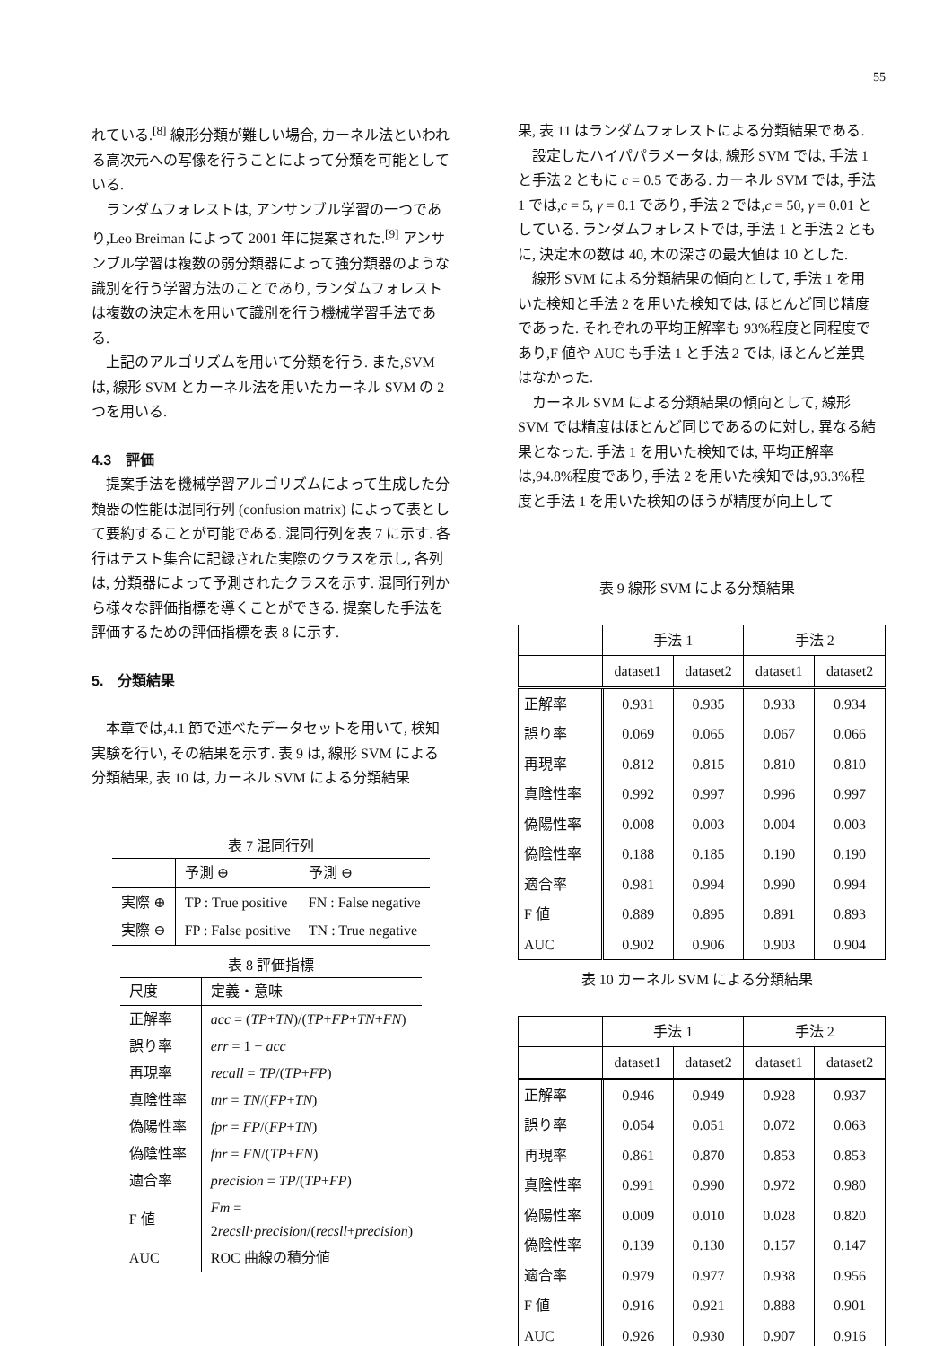55
れている.<sup>[8]</sup> 線形分類が難しい場合, カーネル法といわれる高次元への写像を行うことによって分類を可能としている.
ランダムフォレストは, アンサンブル学習の一つであり,Leo Breiman によって 2001 年に提案された.<sup>[9]</sup> アンサンブル学習は複数の弱分類器によって強分類器のような識別を行う学習方法のことであり, ランダムフォレストは複数の決定木を用いて識別を行う機械学習手法である.
上記のアルゴリズムを用いて分類を行う. また,SVM は, 線形 SVM とカーネル法を用いたカーネル SVM の 2 つを用いる.
4.3　評価
提案手法を機械学習アルゴリズムによって生成した分類器の性能は混同行列 (confusion matrix) によって表として要約することが可能である. 混同行列を表 7 に示す. 各行はテスト集合に記録された実際のクラスを示し, 各列は, 分類器によって予測されたクラスを示す. 混同行列から様々な評価指標を導くことができる. 提案した手法を評価するための評価指標を表 8 に示す.
5.　分類結果
本章では,4.1 節で述べたデータセットを用いて, 検知実験を行い, その結果を示す. 表 9 は, 線形 SVM による分類結果, 表 10 は, カーネル SVM による分類結果
表 7 混同行列
| | 予測 ⊕ | 予測 ⊖ |
| --- | --- | --- |
| 実際 ⊕ | TP : True positive | FN : False negative |
| 実際 ⊖ | FP : False positive | TN : True negative |
表 8 評価指標
| 尺度 | 定義・意味 |
| --- | --- |
| 正解率 | acc = ( TP + TN )/( TP + FP + TN + FN ) |
| 誤り率 | err = 1 − acc |
| 再現率 | recall = TP /( TP + FP ) |
| 真陰性率 | tnr = TN /( FP + TN ) |
| 偽陽性率 | fpr = FP /( FP + TN ) |
| 偽陰性率 | fnr = FN /( TP + FN ) |
| 適合率 | precision = TP /( TP + FP ) |
| F 値 | Fm = 2 recsll · precision /( recsll + precision ) |
| AUC | ROC 曲線の積分値 |
果, 表 11 はランダムフォレストによる分類結果である.
設定したハイパパラメータは, 線形 SVM では, 手法 1 と手法 2 ともに c = 0.5 である. カーネル SVM では, 手法 1 では,c = 5, γ = 0.1 であり, 手法 2 では,c = 50, γ = 0.01 としている. ランダムフォレストでは, 手法 1 と手法 2 ともに, 決定木の数は 40, 木の深さの最大値は 10 とした.
線形 SVM による分類結果の傾向として, 手法 1 を用いた検知と手法 2 を用いた検知では, ほとんど同じ精度であった. それぞれの平均正解率も 93%程度と同程度であり,F 値や AUC も手法 1 と手法 2 では, ほとんど差異はなかった.
カーネル SVM による分類結果の傾向として, 線形 SVM では精度はほとんど同じであるのに対し, 異なる結果となった. 手法 1 を用いた検知では, 平均正解率は,94.8%程度であり, 手法 2 を用いた検知では,93.3%程度と手法 1 を用いた検知のほうが精度が向上して
表 9 線形 SVM による分類結果
| | 手法 1 | | 手法 2 | |
| --- | --- | --- | --- | --- |
| | dataset1 | dataset2 | dataset1 | dataset2 |
| 正解率 | 0.931 | 0.935 | 0.933 | 0.934 |
| 誤り率 | 0.069 | 0.065 | 0.067 | 0.066 |
| 再現率 | 0.812 | 0.815 | 0.810 | 0.810 |
| 真陰性率 | 0.992 | 0.997 | 0.996 | 0.997 |
| 偽陽性率 | 0.008 | 0.003 | 0.004 | 0.003 |
| 偽陰性率 | 0.188 | 0.185 | 0.190 | 0.190 |
| 適合率 | 0.981 | 0.994 | 0.990 | 0.994 |
| F 値 | 0.889 | 0.895 | 0.891 | 0.893 |
| AUC | 0.902 | 0.906 | 0.903 | 0.904 |
表 10 カーネル SVM による分類結果
| | 手法 1 | | 手法 2 | |
| --- | --- | --- | --- | --- |
| | dataset1 | dataset2 | dataset1 | dataset2 |
| 正解率 | 0.946 | 0.949 | 0.928 | 0.937 |
| 誤り率 | 0.054 | 0.051 | 0.072 | 0.063 |
| 再現率 | 0.861 | 0.870 | 0.853 | 0.853 |
| 真陰性率 | 0.991 | 0.990 | 0.972 | 0.980 |
| 偽陽性率 | 0.009 | 0.010 | 0.028 | 0.820 |
| 偽陰性率 | 0.139 | 0.130 | 0.157 | 0.147 |
| 適合率 | 0.979 | 0.977 | 0.938 | 0.956 |
| F 値 | 0.916 | 0.921 | 0.888 | 0.901 |
| AUC | 0.926 | 0.930 | 0.907 | 0.916 |